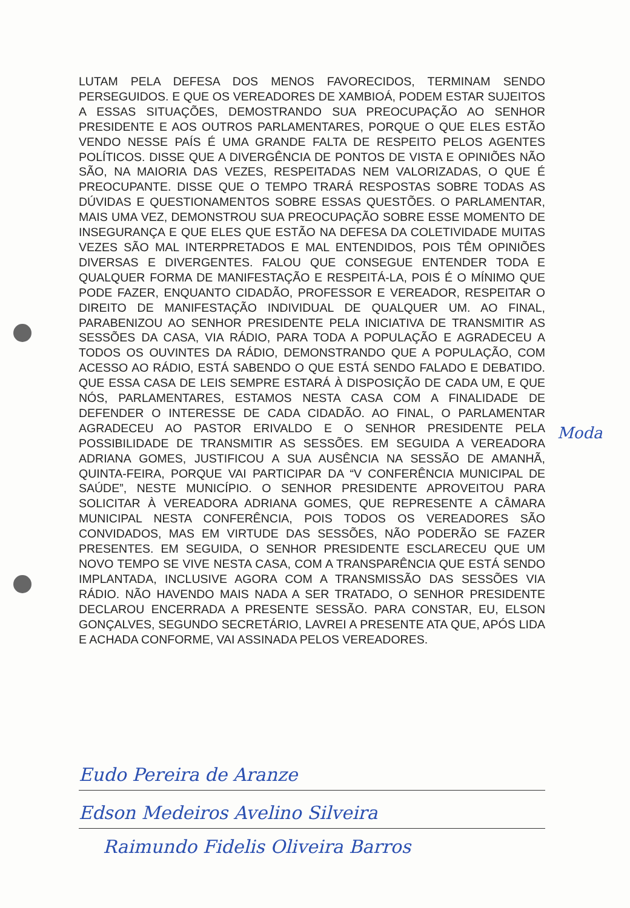LUTAM PELA DEFESA DOS MENOS FAVORECIDOS, TERMINAM SENDO PERSEGUIDOS. E QUE OS VEREADORES DE XAMBIOÁ, PODEM ESTAR SUJEITOS A ESSAS SITUAÇÕES, DEMOSTRANDO SUA PREOCUPAÇÃO AO SENHOR PRESIDENTE E AOS OUTROS PARLAMENTARES, PORQUE O QUE ELES ESTÃO VENDO NESSE PAÍS É UMA GRANDE FALTA DE RESPEITO PELOS AGENTES POLÍTICOS. DISSE QUE A DIVERGÊNCIA DE PONTOS DE VISTA E OPINIÕES NÃO SÃO, NA MAIORIA DAS VEZES, RESPEITADAS NEM VALORIZADAS, O QUE É PREOCUPANTE. DISSE QUE O TEMPO TRARÁ RESPOSTAS SOBRE TODAS AS DÚVIDAS E QUESTIONAMENTOS SOBRE ESSAS QUESTÕES. O PARLAMENTAR, MAIS UMA VEZ, DEMONSTROU SUA PREOCUPAÇÃO SOBRE ESSE MOMENTO DE INSEGURANÇA E QUE ELES QUE ESTÃO NA DEFESA DA COLETIVIDADE MUITAS VEZES SÃO MAL INTERPRETADOS E MAL ENTENDIDOS, POIS TÊM OPINIÕES DIVERSAS E DIVERGENTES. FALOU QUE CONSEGUE ENTENDER TODA E QUALQUER FORMA DE MANIFESTAÇÃO E RESPEITÁ-LA, POIS É O MÍNIMO QUE PODE FAZER, ENQUANTO CIDADÃO, PROFESSOR E VEREADOR, RESPEITAR O DIREITO DE MANIFESTAÇÃO INDIVIDUAL DE QUALQUER UM. AO FINAL, PARABENIZOU AO SENHOR PRESIDENTE PELA INICIATIVA DE TRANSMITIR AS SESSÕES DA CASA, VIA RÁDIO, PARA TODA A POPULAÇÃO E AGRADECEU A TODOS OS OUVINTES DA RÁDIO, DEMONSTRANDO QUE A POPULAÇÃO, COM ACESSO AO RÁDIO, ESTÁ SABENDO O QUE ESTÁ SENDO FALADO E DEBATIDO. QUE ESSA CASA DE LEIS SEMPRE ESTARÁ À DISPOSIÇÃO DE CADA UM, E QUE NÓS, PARLAMENTARES, ESTAMOS NESTA CASA COM A FINALIDADE DE DEFENDER O INTERESSE DE CADA CIDADÃO. AO FINAL, O PARLAMENTAR AGRADECEU AO PASTOR ERIVALDO E O SENHOR PRESIDENTE PELA POSSIBILIDADE DE TRANSMITIR AS SESSÕES. EM SEGUIDA A VEREADORA ADRIANA GOMES, JUSTIFICOU A SUA AUSÊNCIA NA SESSÃO DE AMANHÃ, QUINTA-FEIRA, PORQUE VAI PARTICIPAR DA “V CONFERÊNCIA MUNICIPAL DE SAÚDE”, NESTE MUNICÍPIO. O SENHOR PRESIDENTE APROVEITOU PARA SOLICITAR À VEREADORA ADRIANA GOMES, QUE REPRESENTE A CÂMARA MUNICIPAL NESTA CONFERÊNCIA, POIS TODOS OS VEREADORES SÃO CONVIDADOS, MAS EM VIRTUDE DAS SESSÕES, NÃO PODERÃO SE FAZER PRESENTES. EM SEGUIDA, O SENHOR PRESIDENTE ESCLARECEU QUE UM NOVO TEMPO SE VIVE NESTA CASA, COM A TRANSPARÊNCIA QUE ESTÁ SENDO IMPLANTADA, INCLUSIVE AGORA COM A TRANSMISSÃO DAS SESSÕES VIA RÁDIO. NÃO HAVENDO MAIS NADA A SER TRATADO, O SENHOR PRESIDENTE DECLAROU ENCERRADA A PRESENTE SESSÃO. PARA CONSTAR, EU, ELSON GONÇALVES, SEGUNDO SECRETÁRIO, LAVREI A PRESENTE ATA QUE, APÓS LIDA E ACHADA CONFORME, VAI ASSINADA PELOS VEREADORES.
Moda
Eudo Pereira de Aranze
Edson Medeiros Avelino Silveira
Raimundo Fidelis Oliveira Barros